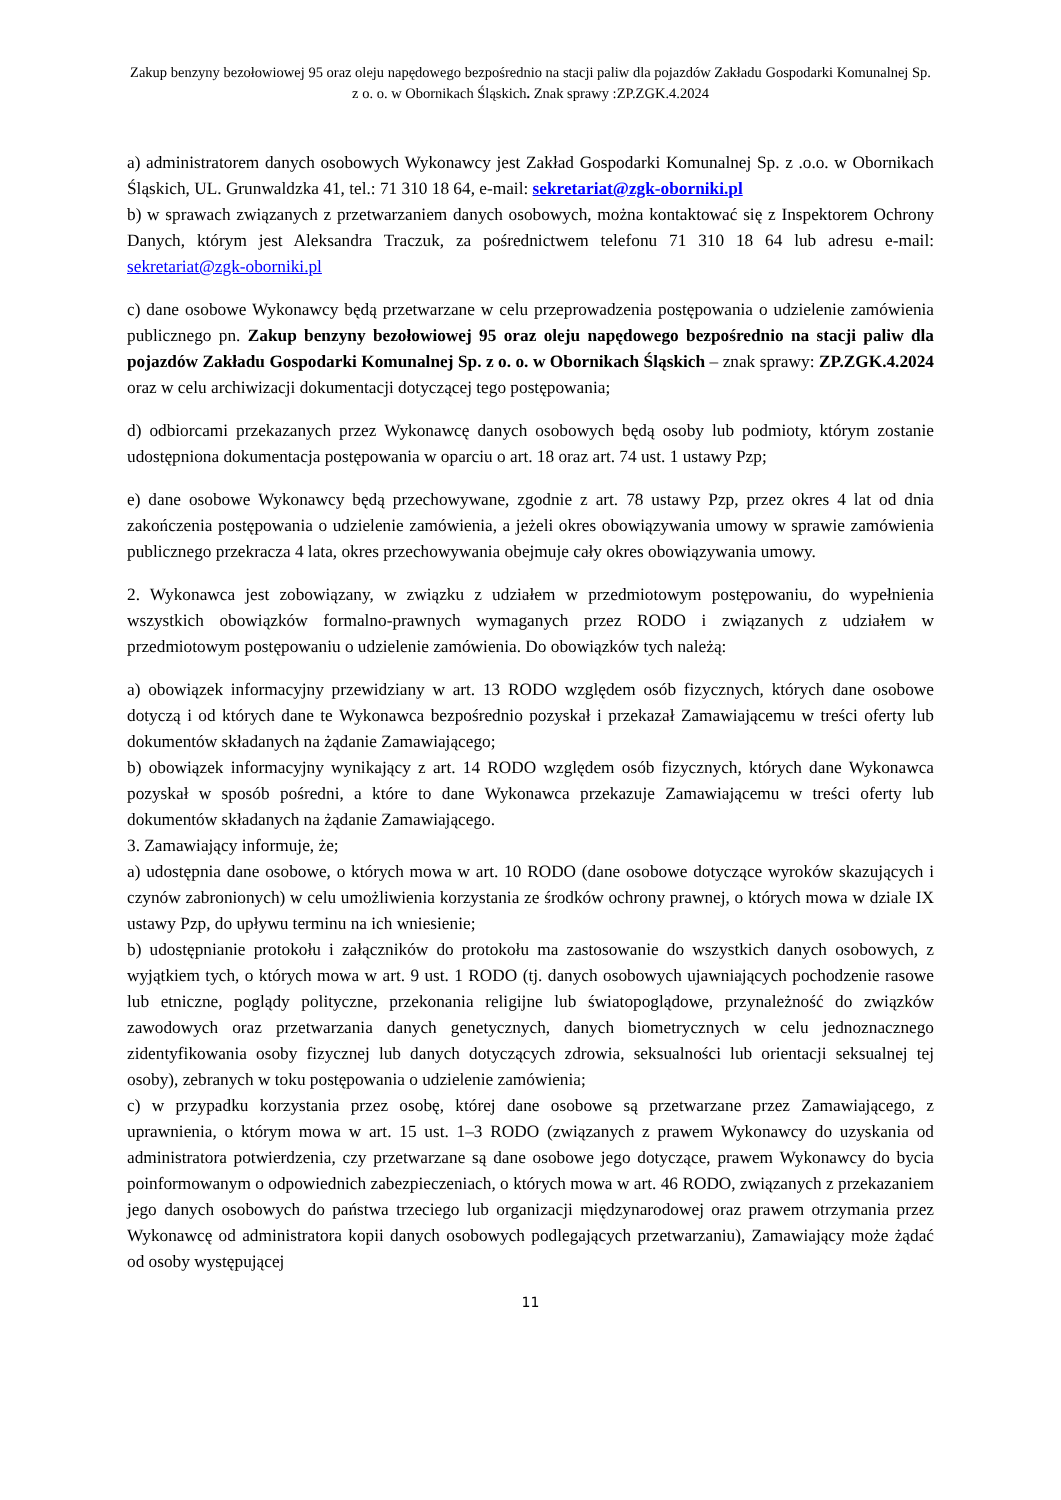Zakup benzyny bezołowiowej 95 oraz oleju napędowego bezpośrednio na stacji paliw dla pojazdów Zakładu Gospodarki Komunalnej Sp. z o. o. w Obornikach Śląskich. Znak sprawy :ZP.ZGK.4.2024
a) administratorem danych osobowych Wykonawcy jest Zakład Gospodarki Komunalnej Sp. z .o.o. w Obornikach Śląskich, UL. Grunwaldzka 41, tel.: 71 310 18 64, e-mail: sekretariat@zgk-oborniki.pl
b) w sprawach związanych z przetwarzaniem danych osobowych, można kontaktować się z Inspektorem Ochrony Danych, którym jest Aleksandra Traczuk, za pośrednictwem telefonu 71 310 18 64 lub adresu e-mail: sekretariat@zgk-oborniki.pl
c) dane osobowe Wykonawcy będą przetwarzane w celu przeprowadzenia postępowania o udzielenie zamówienia publicznego pn. Zakup benzyny bezołowiowej 95 oraz oleju napędowego bezpośrednio na stacji paliw dla pojazdów Zakładu Gospodarki Komunalnej Sp. z o. o. w Obornikach Śląskich – znak sprawy: ZP.ZGK.4.2024 oraz w celu archiwizacji dokumentacji dotyczącej tego postępowania;
d) odbiorcami przekazanych przez Wykonawcę danych osobowych będą osoby lub podmioty, którym zostanie udostępniona dokumentacja postępowania w oparciu o art. 18 oraz art. 74 ust. 1 ustawy Pzp;
e) dane osobowe Wykonawcy będą przechowywane, zgodnie z art. 78 ustawy Pzp, przez okres 4 lat od dnia zakończenia postępowania o udzielenie zamówienia, a jeżeli okres obowiązywania umowy w sprawie zamówienia publicznego przekracza 4 lata, okres przechowywania obejmuje cały okres obowiązywania umowy.
2. Wykonawca jest zobowiązany, w związku z udziałem w przedmiotowym postępowaniu, do wypełnienia wszystkich obowiązków formalno-prawnych wymaganych przez RODO i związanych z udziałem w przedmiotowym postępowaniu o udzielenie zamówienia. Do obowiązków tych należą:
a) obowiązek informacyjny przewidziany w art. 13 RODO względem osób fizycznych, których dane osobowe dotyczą i od których dane te Wykonawca bezpośrednio pozyskał i przekazał Zamawiającemu w treści oferty lub dokumentów składanych na żądanie Zamawiającego;
b) obowiązek informacyjny wynikający z art. 14 RODO względem osób fizycznych, których dane Wykonawca pozyskał w sposób pośredni, a które to dane Wykonawca przekazuje Zamawiającemu w treści oferty lub dokumentów składanych na żądanie Zamawiającego.
3. Zamawiający informuje, że;
a) udostępnia dane osobowe, o których mowa w art. 10 RODO (dane osobowe dotyczące wyroków skazujących i czynów zabronionych) w celu umożliwienia korzystania ze środków ochrony prawnej, o których mowa w dziale IX ustawy Pzp, do upływu terminu na ich wniesienie;
b) udostępnianie protokołu i załączników do protokołu ma zastosowanie do wszystkich danych osobowych, z wyjątkiem tych, o których mowa w art. 9 ust. 1 RODO (tj. danych osobowych ujawniających pochodzenie rasowe lub etniczne, poglądy polityczne, przekonania religijne lub światopoglądowe, przynależność do związków zawodowych oraz przetwarzania danych genetycznych, danych biometrycznych w celu jednoznacznego zidentyfikowania osoby fizycznej lub danych dotyczących zdrowia, seksualności lub orientacji seksualnej tej osoby), zebranych w toku postępowania o udzielenie zamówienia;
c) w przypadku korzystania przez osobę, której dane osobowe są przetwarzane przez Zamawiającego, z uprawnienia, o którym mowa w art. 15 ust. 1–3 RODO (związanych z prawem Wykonawcy do uzyskania od administratora potwierdzenia, czy przetwarzane są dane osobowe jego dotyczące, prawem Wykonawcy do bycia poinformowanym o odpowiednich zabezpieczeniach, o których mowa w art. 46 RODO, związanych z przekazaniem jego danych osobowych do państwa trzeciego lub organizacji międzynarodowej oraz prawem otrzymania przez Wykonawcę od administratora kopii danych osobowych podlegających przetwarzaniu), Zamawiający może żądać od osoby występującej
11